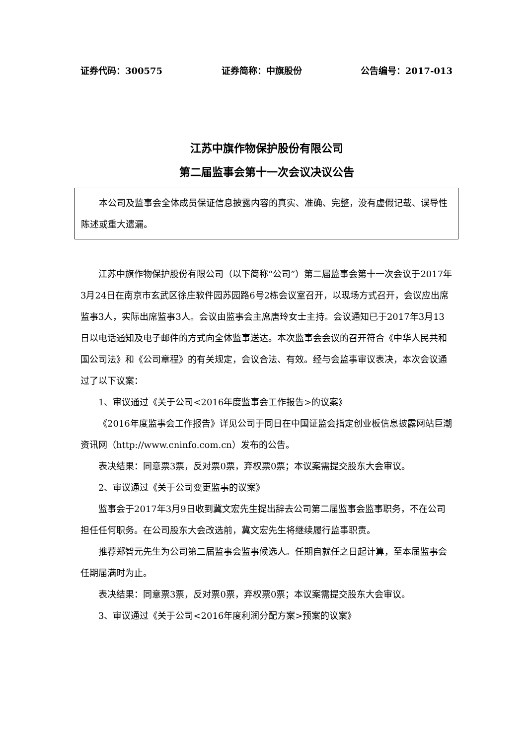证券代码：300575 证券简称：中旗股份 公告编号：2017-013
江苏中旗作物保护股份有限公司
第二届监事会第十一次会议决议公告
本公司及监事会全体成员保证信息披露内容的真实、准确、完整，没有虚假记载、误导性陈述或重大遗漏。
江苏中旗作物保护股份有限公司（以下简称“公司”）第二届监事会第十一次会议于2017年3月24日在南京市玄武区徐庄软件园苏园路6号2栋会议室召开，以现场方式召开，会议应出席监事3人，实际出席监事3人。会议由监事会主席唐玲女士主持。会议通知已于2017年3月13日以电话通知及电子邮件的方式向全体监事送达。本次监事会会议的召开符合《中华人民共和国公司法》和《公司章程》的有关规定，会议合法、有效。经与会监事审议表决，本次会议通过了以下议案：
1、审议通过《关于公司<2016年度监事会工作报告>的议案》
《2016年度监事会工作报告》详见公司于同日在中国证监会指定创业板信息披露网站巨潮资讯网（http://www.cninfo.com.cn）发布的公告。
表决结果：同意票3票，反对票0票，弃权票0票；本议案需提交股东大会审议。
2、审议通过《关于公司变更监事的议案》
监事会于2017年3月9日收到冀文宏先生提出辞去公司第二届监事会监事职务，不在公司担任任何职务。在公司股东大会改选前，冀文宏先生将继续履行监事职责。
推荐郑智元先生为公司第二届监事会监事候选人。任期自就任之日起计算，至本届监事会任期届满时为止。
表决结果：同意票3票，反对票0票，弃权票0票；本议案需提交股东大会审议。
3、审议通过《关于公司<2016年度利润分配方案>预案的议案》